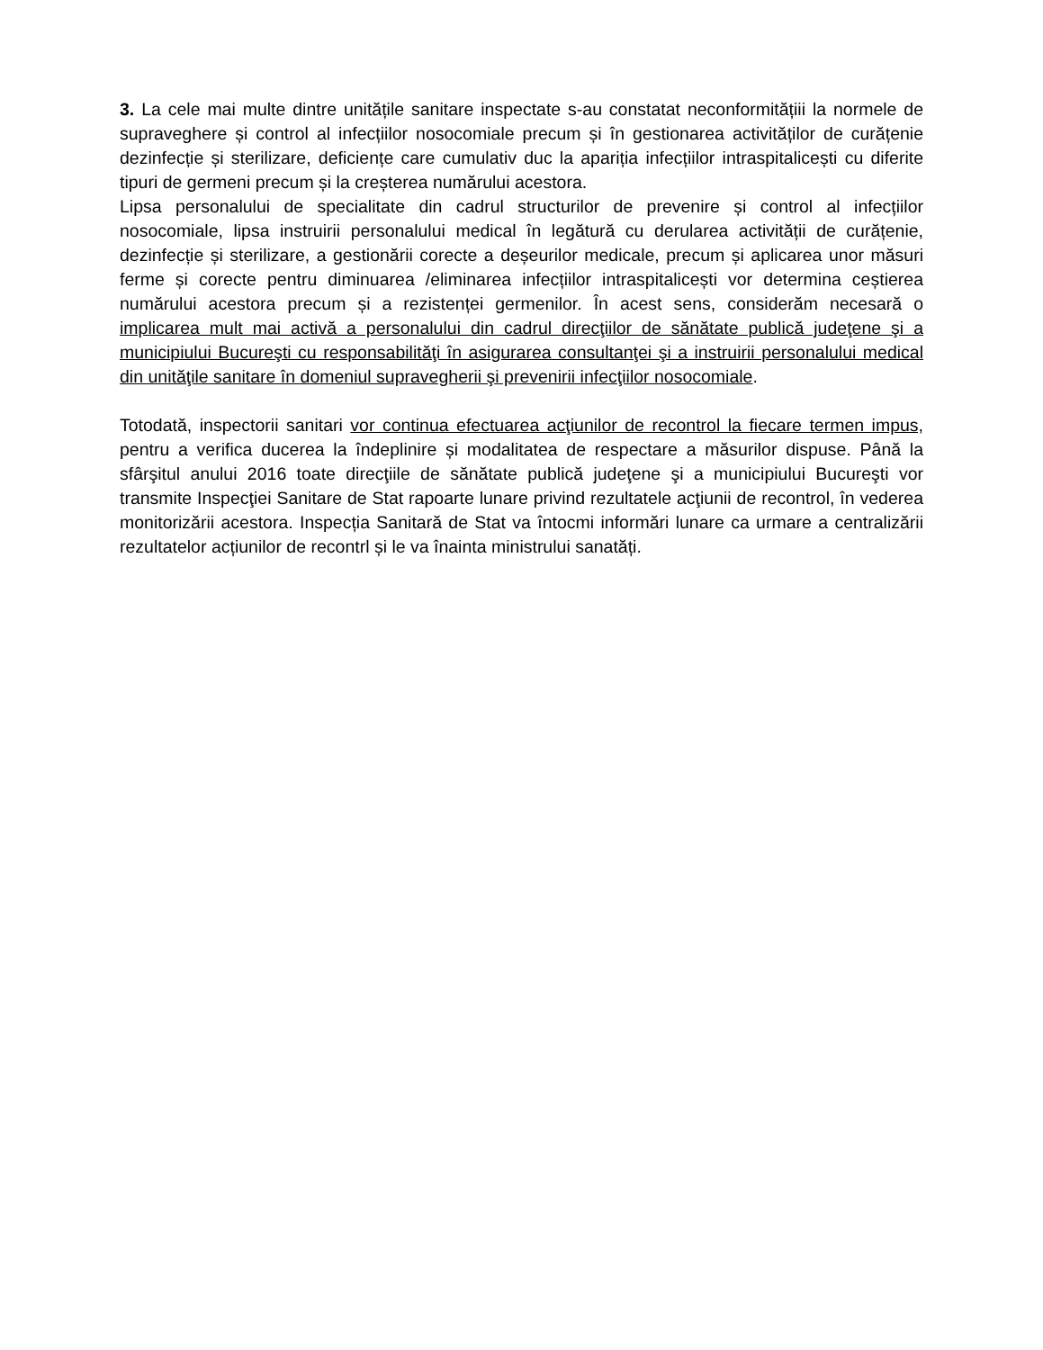3. La cele mai multe dintre unitățile sanitare inspectate s-au constatat neconformitățiii la normele de supraveghere și control al infecțiilor nosocomiale precum și în gestionarea activităților de curățenie dezinfecție și sterilizare, deficiențe care cumulativ duc la apariția infecțiilor intraspitalicești cu diferite tipuri de germeni precum și la creșterea numărului acestora.
Lipsa personalului de specialitate din cadrul structurilor de prevenire și control al infecțiilor nosocomiale, lipsa instruirii personalului medical în legătură cu derularea activității de curățenie, dezinfecție și sterilizare, a gestionării corecte a deșeurilor medicale, precum și aplicarea unor măsuri ferme și corecte pentru diminuarea /eliminarea infecțiilor intraspitalicești vor determina cești­erea numărului acestora precum și a rezistenței germenilor. În acest sens, considerăm necesară o implicarea mult mai activă a personalului din cadrul direcţiilor de sănătate publică judeţene şi a municipiului Bucureşti cu responsabilităţi în asigurarea consultanţei şi a instruirii personalului medical din unităţile sanitare în domeniul supravegherii şi prevenirii infecţiilor nosocomiale.
Totodată, inspectorii sanitari vor continua efectuarea acţiunilor de recontrol la fiecare termen impus, pentru a verifica ducerea la îndeplinire și modalitatea de respectare a măsurilor dispuse. Până la sfârşitul anului 2016 toate direcţiile de sănătate publică judeţene şi a municipiului Bucureşti vor transmite Inspecţiei Sanitare de Stat rapoarte lunare privind rezultatele acţiunii de recontrol, în vederea monitorizării acestora. Inspecția Sanitară de Stat va întocmi informări lunare ca urmare a centralizării rezultatelor acțiunilor de recontrl și le va înainta ministrului sanatăți.